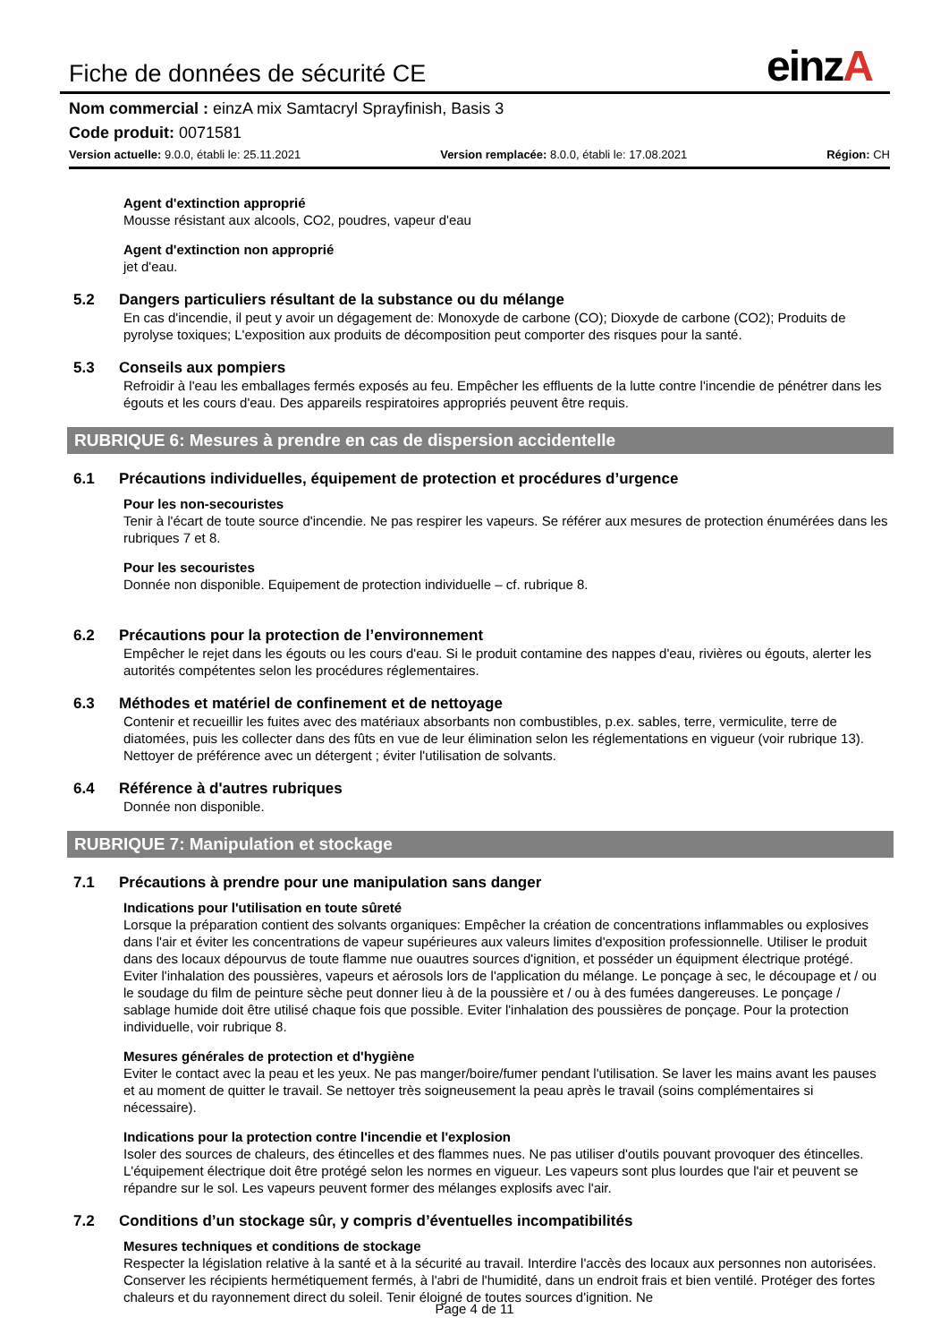Fiche de données de sécurité CE
einzA
Nom commercial : einzA mix Samtacryl Sprayfinish, Basis 3
Code produit: 0071581
Version actuelle: 9.0.0, établi le: 25.11.2021
Version remplacée: 8.0.0, établi le: 17.08.2021
Région: CH
Agent d'extinction approprié
Mousse résistant aux alcools, CO2, poudres, vapeur d'eau
Agent d'extinction non approprié
jet d'eau.
5.2 Dangers particuliers résultant de la substance ou du mélange
En cas d'incendie, il peut y avoir un dégagement de: Monoxyde de carbone (CO); Dioxyde de carbone (CO2); Produits de pyrolyse toxiques; L'exposition aux produits de décomposition peut comporter des risques pour la santé.
5.3 Conseils aux pompiers
Refroidir à l'eau les emballages fermés exposés au feu. Empêcher les effluents de la lutte contre l'incendie de pénétrer dans les égouts et les cours d'eau. Des appareils respiratoires appropriés peuvent être requis.
RUBRIQUE 6: Mesures à prendre en cas de dispersion accidentelle
6.1 Précautions individuelles, équipement de protection et procédures d’urgence
Pour les non-secouristes
Tenir à l'écart de toute source d'incendie. Ne pas respirer les vapeurs. Se référer aux mesures de protection énumérées dans les rubriques 7 et 8.
Pour les secouristes
Donnée non disponible. Equipement de protection individuelle – cf. rubrique 8.
6.2 Précautions pour la protection de l’environnement
Empêcher le rejet dans les égouts ou les cours d'eau. Si le produit contamine des nappes d'eau, rivières ou égouts, alerter les autorités compétentes selon les procédures réglementaires.
6.3 Méthodes et matériel de confinement et de nettoyage
Contenir et recueillir les fuites avec des matériaux absorbants non combustibles, p.ex. sables, terre, vermiculite, terre de diatomées, puis les collecter dans des fûts en vue de leur élimination selon les réglementations en vigueur (voir rubrique 13). Nettoyer de préférence avec un détergent ; éviter l'utilisation de solvants.
6.4 Référence à d'autres rubriques
Donnée non disponible.
RUBRIQUE 7: Manipulation et stockage
7.1 Précautions à prendre pour une manipulation sans danger
Indications pour l'utilisation en toute sûreté
Lorsque la préparation contient des solvants organiques: Empêcher la création de concentrations inflammables ou explosives dans l'air et éviter les concentrations de vapeur supérieures aux valeurs limites d'exposition professionnelle. Utiliser le produit dans des locaux dépourvus de toute flamme nue ouautres sources d'ignition, et posséder un équipment électrique protégé. Eviter l'inhalation des poussières, vapeurs et aérosols lors de l'application du mélange. Le ponçage à sec, le découpage et / ou le soudage du film de peinture sèche peut donner lieu à de la poussière et / ou à des fumées dangereuses. Le ponçage / sablage humide doit être utilisé chaque fois que possible. Eviter l'inhalation des poussières de ponçage. Pour la protection individuelle, voir rubrique 8.
Mesures générales de protection et d'hygiène
Eviter le contact avec la peau et les yeux. Ne pas manger/boire/fumer pendant l'utilisation. Se laver les mains avant les pauses et au moment de quitter le travail. Se nettoyer très soigneusement la peau après le travail (soins complémentaires si nécessaire).
Indications pour la protection contre l'incendie et l'explosion
Isoler des sources de chaleurs, des étincelles et des flammes nues. Ne pas utiliser d'outils pouvant provoquer des étincelles. L'équipement électrique doit être protégé selon les normes en vigueur. Les vapeurs sont plus lourdes que l'air et peuvent se répandre sur le sol. Les vapeurs peuvent former des mélanges explosifs avec l'air.
7.2 Conditions d’un stockage sûr, y compris d’éventuelles incompatibilités
Mesures techniques et conditions de stockage
Respecter la législation relative à la santé et à la sécurité au travail. Interdire l'accès des locaux aux personnes non autorisées. Conserver les récipients hermétiquement fermés, à l'abri de l'humidité, dans un endroit frais et bien ventilé. Protéger des fortes chaleurs et du rayonnement direct du soleil. Tenir éloigné de toutes sources d'ignition. Ne
Page 4 de 11